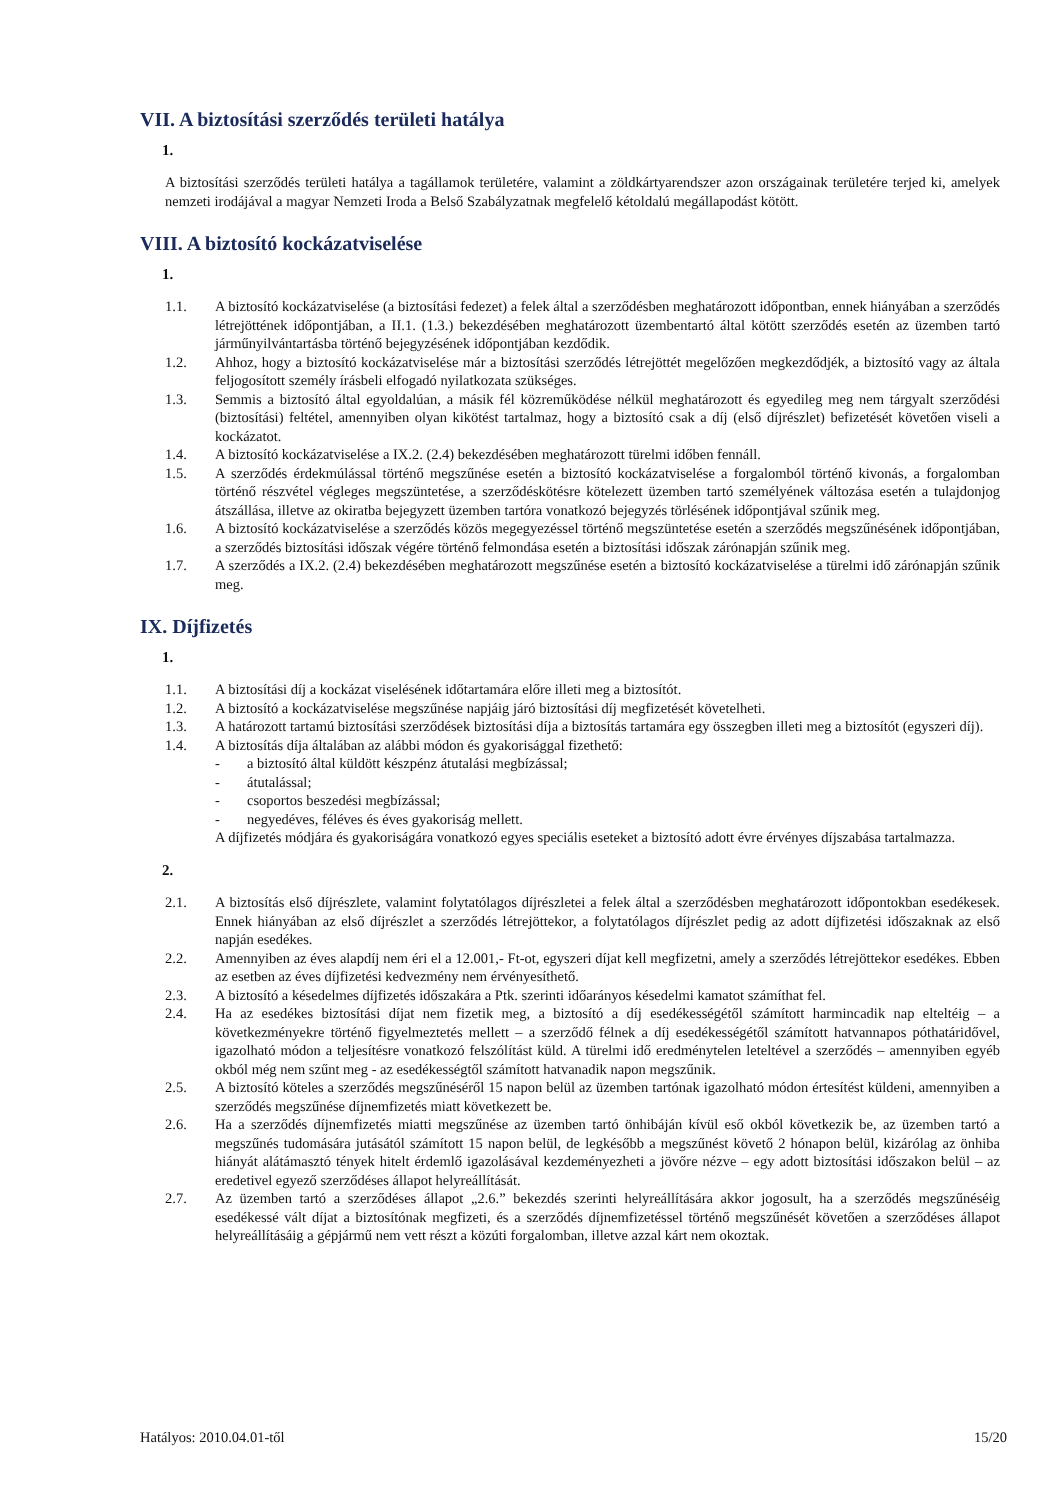VII. A biztosítási szerződés területi hatálya
1.
A biztosítási szerződés területi hatálya a tagállamok területére, valamint a zöldkártyarendszer azon országainak területére terjed ki, amelyek nemzeti irodájával a magyar Nemzeti Iroda a Belső Szabályzatnak megfelelő kétoldalú megállapodást kötött.
VIII. A biztosító kockázatviselése
1.
1.1. A biztosító kockázatviselése (a biztosítási fedezet) a felek által a szerződésben meghatározott időpontban, ennek hiányában a szerződés létrejöttének időpontjában, a II.1. (1.3.) bekezdésében meghatározott üzembentartó által kötött szerződés esetén az üzemben tartó járműnyilvántartásba történő bejegyzésének időpontjában kezdődik.
1.2. Ahhoz, hogy a biztosító kockázatviselése már a biztosítási szerződés létrejöttét megelőzően megkezdődjék, a biztosító vagy az általa feljogosított személy írásbeli elfogadó nyilatkozata szükséges.
1.3. Semmis a biztosító által egyoldalúan, a másik fél közreműködése nélkül meghatározott és egyedileg meg nem tárgyalt szerződési (biztosítási) feltétel, amennyiben olyan kikötést tartalmaz, hogy a biztosító csak a díj (első díjrészlet) befizetését követően viseli a kockázatot.
1.4. A biztosító kockázatviselése a IX.2. (2.4) bekezdésében meghatározott türelmi időben fennáll.
1.5. A szerződés érdekmúlással történő megszűnése esetén a biztosító kockázatviselése a forgalomból történő kivonás, a forgalomban történő részvétel végleges megszüntetése, a szerződéskötésre kötelezett üzemben tartó személyének változása esetén a tulajdonjog átszállása, illetve az okiratba bejegyzett üzemben tartóra vonatkozó bejegyzés törlésének időpontjával szűnik meg.
1.6. A biztosító kockázatviselése a szerződés közös megegyezéssel történő megszüntetése esetén a szerződés megszűnésének időpontjában, a szerződés biztosítási időszak végére történő felmondása esetén a biztosítási időszak zárónapján szűnik meg.
1.7. A szerződés a IX.2. (2.4) bekezdésében meghatározott megszűnése esetén a biztosító kockázatviselése a türelmi idő zárónapján szűnik meg.
IX. Díjfizetés
1.
1.1. A biztosítási díj a kockázat viselésének időtartamára előre illeti meg a biztosítót.
1.2. A biztosító a kockázatviselése megszűnése napjáig járó biztosítási díj megfizetését követelheti.
1.3. A határozott tartamú biztosítási szerződések biztosítási díja a biztosítás tartamára egy összegben illeti meg a biztosítót (egyszeri díj).
1.4. A biztosítás díja általában az alábbi módon és gyakorisággal fizethető:
- a biztosító által küldött készpénz átutalási megbízással;
- átutalással;
- csoportos beszedési megbízással;
- negyedéves, féléves és éves gyakoriság mellett.
A díjfizetés módjára és gyakoriságára vonatkozó egyes speciális eseteket a biztosító adott évre érvényes díjszabása tartalmazza.
2.
2.1. A biztosítás első díjrészlete, valamint folytatólagos díjrészletei a felek által a szerződésben meghatározott időpontokban esedékesek. Ennek hiányában az első díjrészlet a szerződés létrejöttekor, a folytatólagos díjrészlet pedig az adott díjfizetési időszaknak az első napján esedékes.
2.2. Amennyiben az éves alapdíj nem éri el a 12.001,- Ft-ot, egyszeri díjat kell megfizetni, amely a szerződés létrejöttekor esedékes. Ebben az esetben az éves díjfizetési kedvezmény nem érvényesíthető.
2.3. A biztosító a késedelmes díjfizetés időszakára a Ptk. szerinti időarányos késedelmi kamatot számíthat fel.
2.4. Ha az esedékes biztosítási díjat nem fizetik meg, a biztosító a díj esedékességétől számított harmincadik nap elteltéig – a következményekre történő figyelmeztetés mellett – a szerződő félnek a díj esedékességétől számított hatvannapos póthatáridővel, igazolható módon a teljesítésre vonatkozó felszólítást küld. A türelmi idő eredménytelen leteltével a szerződés – amennyiben egyéb okból még nem szűnt meg - az esedékességtől számított hatvanadik napon megszűnik.
2.5. A biztosító köteles a szerződés megszűnéséről 15 napon belül az üzemben tartónak igazolható módon értesítést küldeni, amennyiben a szerződés megszűnése díjnemfizetés miatt következett be.
2.6. Ha a szerződés díjnemfizetés miatti megszűnése az üzemben tartó önhibáján kívül eső okból következik be, az üzemben tartó a megszűnés tudomására jutásától számított 15 napon belül, de legkésőbb a megszűnést követő 2 hónapon belül, kizárólag az önhiba hiányát alátámasztó tények hitelt érdemlő igazolásával kezdeményezheti a jövőre nézve – egy adott biztosítási időszakon belül – az eredetivel egyező szerződéses állapot helyreállítását.
2.7. Az üzemben tartó a szerződéses állapot „2.6.” bekezdés szerinti helyreállítására akkor jogosult, ha a szerződés megszűnéséig esedékessé vált díjat a biztosítónak megfizeti, és a szerződés díjnemfizetéssel történő megszűnését követően a szerződéses állapot helyreállításáig a gépjármű nem vett részt a közúti forgalomban, illetve azzal kárt nem okoztak.
Hatályos: 2010.04.01-től 15/20